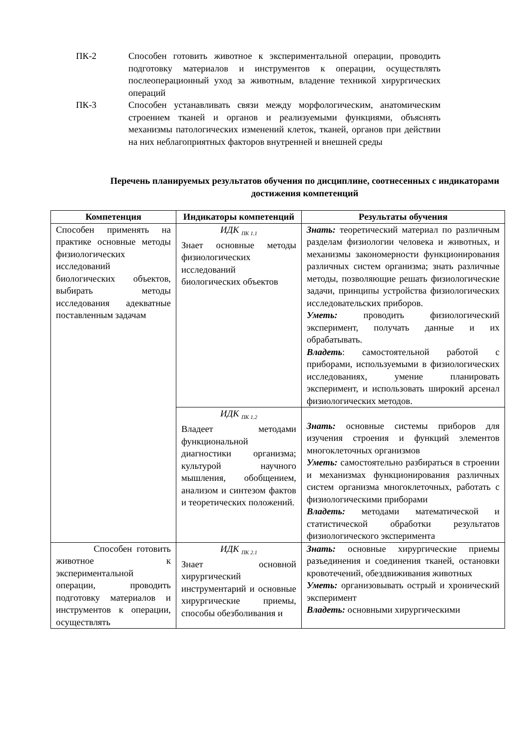ПК-2 Способен готовить животное к экспериментальной операции, проводить подготовку материалов и инструментов к операции, осуществлять послеоперационный уход за животным, владение техникой хирургических операций
ПК-3 Способен устанавливать связи между морфологическим, анатомическим строением тканей и органов и реализуемыми функциями, объяснять механизмы патологических изменений клеток, тканей, органов при действии на них неблагоприятных факторов внутренней и внешней среды
Перечень планируемых результатов обучения по дисциплине, соотнесенных с индикаторами достижения компетенций
| Компетенция | Индикаторы компетенций | Результаты обучения |
| --- | --- | --- |
| Способен применять на практике основные методы физиологических исследований биологических объектов, выбирать методы исследования адекватные поставленным задачам | ИДК <sub>ПК 1.1</sub> Знает основные методы физиологических исследований биологических объектов | Знать: теоретический материал по различным разделам физиологии человека и животных, и механизмы закономерности функционирования различных систем организма; знать различные методы, позволяющие решать физиологические задачи, принципы устройства физиологических исследовательских приборов. Уметь: проводить физиологический эксперимент, получать данные и их обрабатывать. Владеть : самостоятельной работой с приборами, используемыми в физиологических исследованиях, умение планировать эксперимент, и использовать широкий арсенал физиологических методов. |
| | ИДК <sub>ПК 1.2</sub> Владеет методами функциональной диагностики организма; культурой научного мышления, обобщением, анализом и синтезом фактов и теоретических положений. | Знать: основные системы приборов для изучения строения и функций элементов многоклеточных организмов Уметь: самостоятельно разбираться в строении и механизмах функционирования различных систем организма многоклеточных, работать с физиологическими приборами Владеть: методами математической и статистической обработки результатов физиологического эксперимента |
| Способен готовить животное к экспериментальной операции, проводить подготовку материалов и инструментов к операции, осуществлять | ИДК <sub>ПК 2.1</sub> Знает основной хирургический инструментарий и основные хирургические приемы, способы обезболивания и | Знать: основные хирургические приемы разъединения и соединения тканей, остановки кровотечений, обездвиживания животных Уметь: организовывать острый и хронический эксперимент Владеть: основными хирургическими |